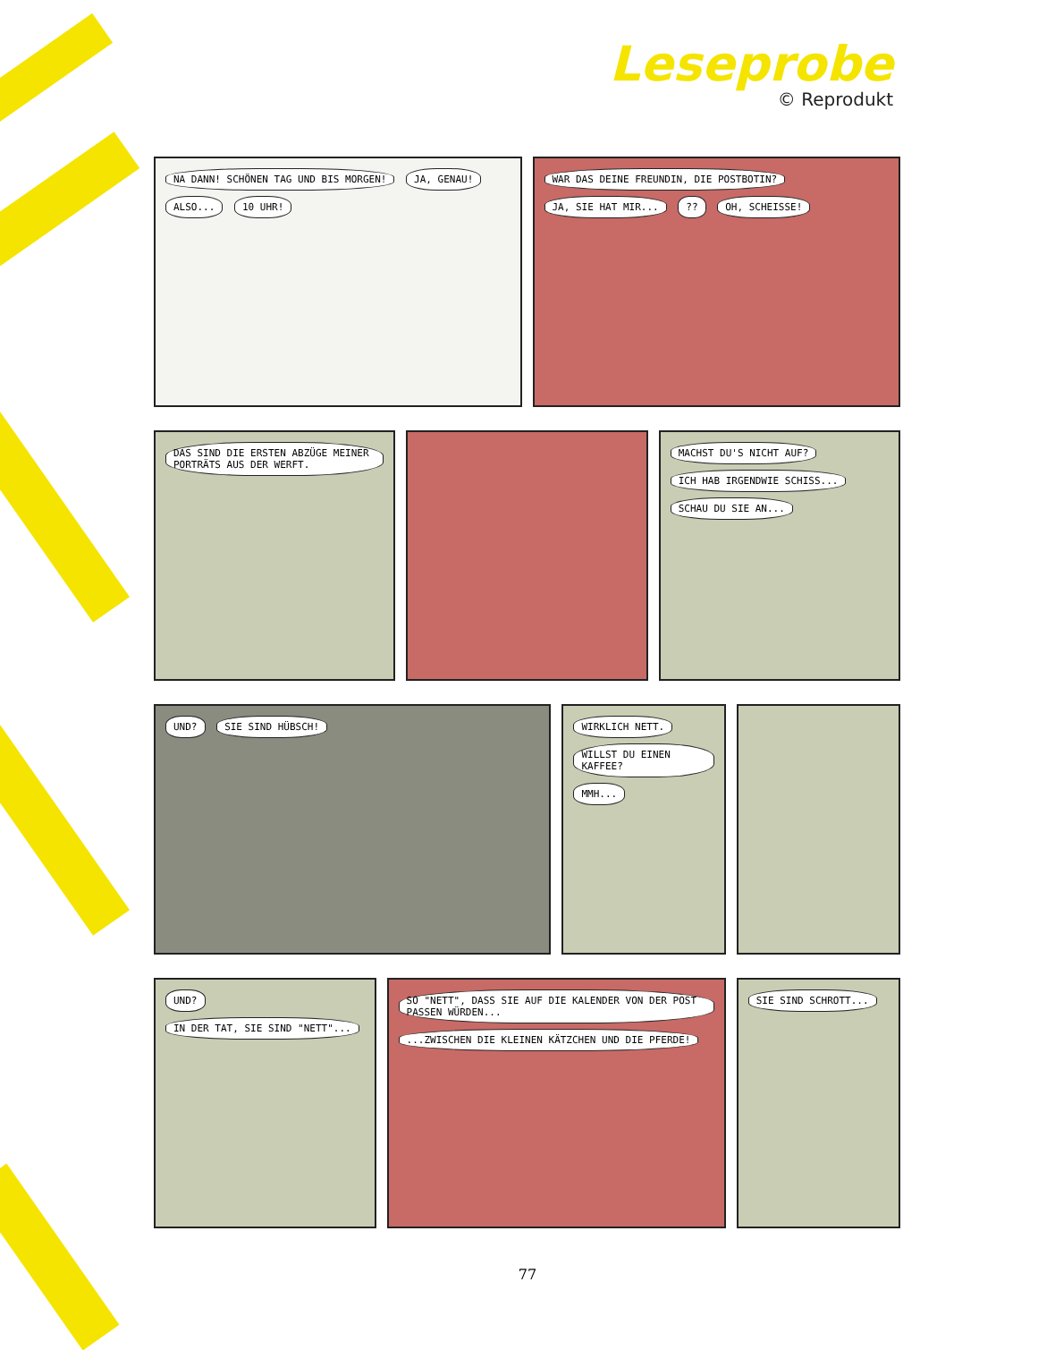Leseprobe
© Reprodukt
NA DANN! SCHÖNEN TAG UND BIS MORGEN! JA, GENAU! ALSO... 10 UHR!
WAR DAS DEINE FREUNDIN, DIE POSTBOTIN? JA, SIE HAT MIR... ?? OH, SCHEISSE!
DAS SIND DIE ERSTEN ABZÜGE MEINER PORTRÄTS AUS DER WERFT.
MACHST DU'S NICHT AUF? ICH HAB IRGENDWIE SCHISS... SCHAU DU SIE AN...
UND? SIE SIND HÜBSCH! WIRKLICH NETT. WILLST DU EINEN KAFFEE? MMH...
UND? IN DER TAT, SIE SIND "NETT"...
SO "NETT", DASS SIE AUF DIE KALENDER VON DER POST PASSEN WÜRDEN... ...ZWISCHEN DIE KLEINEN KÄTZCHEN UND DIE PFERDE!
SIE SIND SCHROTT...
77